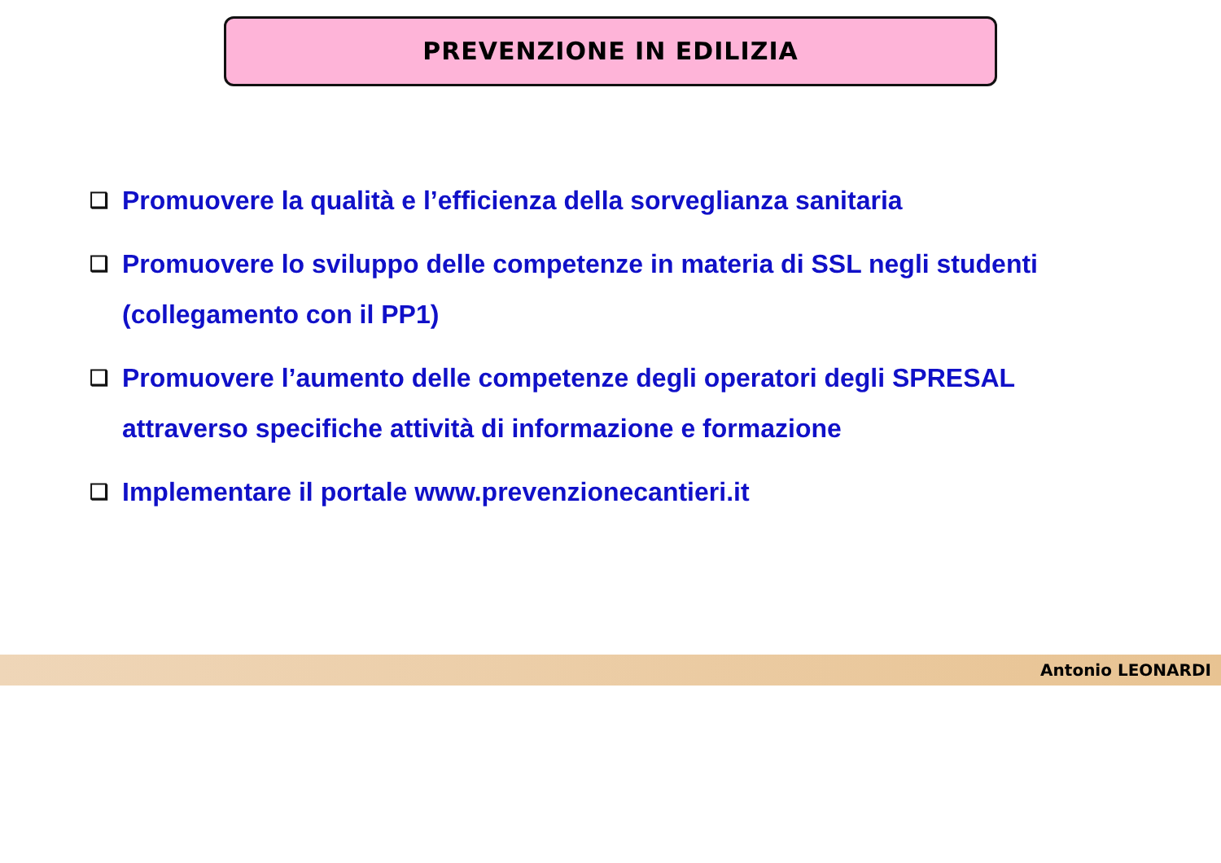PREVENZIONE IN EDILIZIA
❑
Promuovere la qualità e l’efficienza della sorveglianza sanitaria
❑
Promuovere lo sviluppo delle competenze in materia di SSL negli studenti (collegamento con il PP1)
❑
Promuovere l’aumento delle competenze degli operatori degli SPRESAL attraverso specifiche attività di informazione e formazione
❑
Implementare il portale www.prevenzionecantieri.it
Antonio LEONARDI